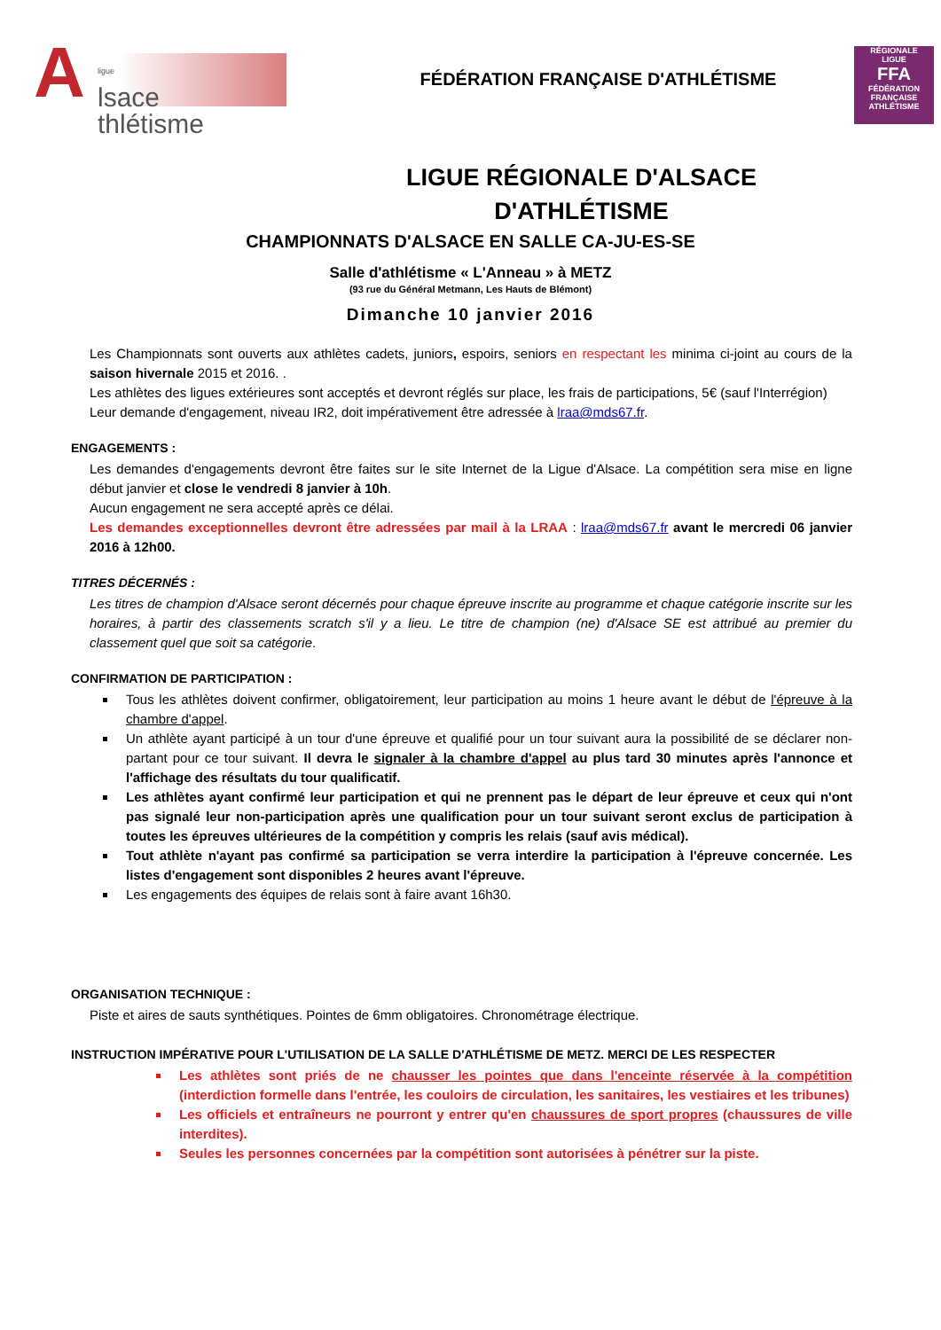A
ligue
lsace
thlétisme
FÉDÉRATION FRANÇAISE D'ATHLÉTISME
RÉGIONALE
LIGUE
FFA
FÉDÉRATION FRANÇAISE
ATHLÉTISME
LIGUE RÉGIONALE D'ALSACE
D'ATHLÉTISME
CHAMPIONNATS D'ALSACE EN SALLE CA-JU-ES-SE
Salle d'athlétisme « L'Anneau » à METZ
(93 rue du Général Metmann, Les Hauts de Blémont)
Dimanche 10 janvier 2016
Les Championnats sont ouverts aux athlètes cadets, juniors, espoirs, seniors en respectant les minima ci-joint au cours de la saison hivernale 2015 et 2016. .
Les athlètes des ligues extérieures sont acceptés et devront réglés sur place, les frais de participations, 5€ (sauf l'Interrégion)
Leur demande d'engagement, niveau IR2, doit impérativement être adressée à lraa@mds67.fr.
ENGAGEMENTS :
Les demandes d'engagements devront être faites sur le site Internet de la Ligue d'Alsace. La compétition sera mise en ligne début janvier et close le vendredi 8 janvier à 10h.
Aucun engagement ne sera accepté après ce délai.
Les demandes exceptionnelles devront être adressées par mail à la LRAA : lraa@mds67.fr avant le mercredi 06 janvier 2016 à 12h00.
TITRES DÉCERNÉS :
Les titres de champion d'Alsace seront décernés pour chaque épreuve inscrite au programme et chaque catégorie inscrite sur les horaires, à partir des classements scratch s'il y a lieu. Le titre de champion (ne) d'Alsace SE est attribué au premier du classement quel que soit sa catégorie.
CONFIRMATION DE PARTICIPATION :
Tous les athlètes doivent confirmer, obligatoirement, leur participation au moins 1 heure avant le début de l'épreuve à la chambre d'appel.
Un athlète ayant participé à un tour d'une épreuve et qualifié pour un tour suivant aura la possibilité de se déclarer non-partant pour ce tour suivant. Il devra le signaler à la chambre d'appel au plus tard 30 minutes après l'annonce et l'affichage des résultats du tour qualificatif.
Les athlètes ayant confirmé leur participation et qui ne prennent pas le départ de leur épreuve et ceux qui n'ont pas signalé leur non-participation après une qualification pour un tour suivant seront exclus de participation à toutes les épreuves ultérieures de la compétition y compris les relais (sauf avis médical).
Tout athlète n'ayant pas confirmé sa participation se verra interdire la participation à l'épreuve concernée. Les listes d'engagement sont disponibles 2 heures avant l'épreuve.
Les engagements des équipes de relais sont à faire avant 16h30.
ORGANISATION TECHNIQUE :
Piste et aires de sauts synthétiques. Pointes de 6mm obligatoires. Chronométrage électrique.
INSTRUCTION IMPÉRATIVE POUR L'UTILISATION DE LA SALLE D'ATHLÉTISME DE METZ. MERCI DE LES RESPECTER
Les athlètes sont priés de ne chausser les pointes que dans l'enceinte réservée à la compétition (interdiction formelle dans l'entrée, les couloirs de circulation, les sanitaires, les vestiaires et les tribunes)
Les officiels et entraîneurs ne pourront y entrer qu'en chaussures de sport propres (chaussures de ville interdites).
Seules les personnes concernées par la compétition sont autorisées à pénétrer sur la piste.